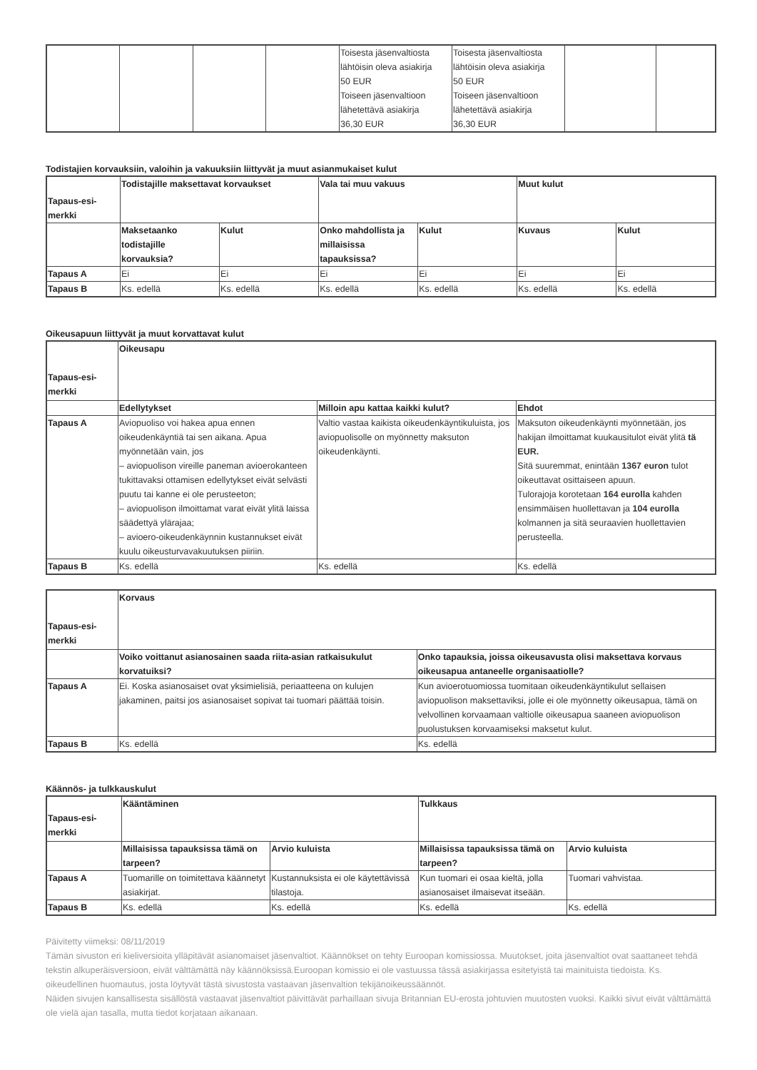| | | | | Toisesta jäsenvaltiosta lähtöisin oleva asiakirja 50 EUR Toiseen jäsenvaltioon lähetettävä asiakirja 36,30 EUR | Toisesta jäsenvaltiosta lähtöisin oleva asiakirja 50 EUR Toiseen jäsenvaltioon lähetettävä asiakirja 36,30 EUR | | |
Todistajien korvauksiin, valoihin ja vakuuksiin liittyvät ja muut asianmukaiset kulut
| Tapaus-esi-merkki | Todistajille maksettavat korvaukset | | Vala tai muu vakuus | | Muut kulut | |
| --- | --- | --- | --- | --- | --- | --- |
| | Maksetaanko todistajille korvauksia? | Kulut | Onko mahdollista ja millaisissa tapauksissa? | Kulut | Kuvaus | Kulut |
| Tapaus A | Ei | Ei | Ei | Ei | Ei | Ei |
| Tapaus B | Ks. edellä | Ks. edellä | Ks. edellä | Ks. edellä | Ks. edellä | Ks. edellä |
Oikeusapuun liittyvät ja muut korvattavat kulut
| Tapaus-esi-merkki | Oikeusapu | | |
| --- | --- | --- | --- |
| | Edellytykset | Milloin apu kattaa kaikki kulut? | Ehdot |
| Tapaus A | Aviopuoliso voi hakea apua ennen oikeudenkäyntiä tai sen aikana. Apua myönnetään vain, jos – aviopuolison vireille paneman avioerokanteen tukittavaksi ottamisen edellytykset eivät selvästi puutu tai kanne ei ole perusteeton; – aviopuolison ilmoittamat varat eivät ylitä laissa säädettyä ylärajaa; – avioero-oikeudenkäynnin kustannukset eivät kuulu oikeusturvavakuutuksen piiriin. | Valtio vastaa kaikista oikeudenkäyntikuluista, jos aviopuolisolle on myönnetty maksuton oikeudenkäynti. | Maksuton oikeudenkäynti myönnetään, jos hakijan ilmoittamat kuukausitulot eivät ylitä tä EUR. Sitä suuremmat, enintään 1367 euron tulot oikeuttavat osittaiseen apuun. Tulorajoja korotetaan 164 eurolla kahden ensimmäisen huollettavan ja 104 eurolla kolmannen ja sitä seuraavien huollettavien perusteella. |
| Tapaus B | Ks. edellä | Ks. edellä | Ks. edellä |
| Tapaus-esi-merkki | Korvaus | |
| --- | --- | --- |
| | Voiko voittanut asianosainen saada riita-asian ratkaisukulut korvatuiksi? | Onko tapauksia, joissa oikeusavusta olisi maksettava korvaus oikeusapua antaneelle organisaatiolle? |
| Tapaus A | Ei. Koska asianosaiset ovat yksimielisiä, periaatteena on kulujen jakaminen, paitsi jos asianosaiset sopivat tai tuomari päättää toisin. | Kun avioerotuomiossa tuomitaan oikeudenkäyntikulut sellaisen aviopuolison maksettaviksi, jolle ei ole myönnetty oikeusapua, tämä on velvollinen korvaamaan valtiolle oikeusapua saaneen aviopuolison puolustuksen korvaamiseksi maksetut kulut. |
| Tapaus B | Ks. edellä | Ks. edellä |
Käännös- ja tulkkauskulut
| Tapaus-esi-merkki | Kääntäminen | | Tulkkaus | |
| --- | --- | --- | --- | --- |
| | Millaisissa tapauksissa tämä on tarpeen? | Arvio kuluista | Millaisissa tapauksissa tämä on tarpeen? | Arvio kuluista |
| Tapaus A | Tuomarille on toimitettava käännetyt asiakirjat. | Kustannuksista ei ole käytettävissä tilastoja. | Kun tuomari ei osaa kieltä, jolla asianosaiset ilmaisevat itseään. | Tuomari vahvistaa. |
| Tapaus B | Ks. edellä | Ks. edellä | Ks. edellä | Ks. edellä |
Päivitetty viimeksi: 08/11/2019
Tämän sivuston eri kieliversioita ylläpitävät asianomaiset jäsenvaltiot. Käännökset on tehty Euroopan komissiossa. Muutokset, joita jäsenvaltiot ovat saattaneet tehdä tekstin alkuperäisversioon, eivät välttämättä näy käännöksissä.Euroopan komissio ei ole vastuussa tässä asiakirjassa esitetyistä tai mainituista tiedoista. Ks. oikeudellinen huomautus, josta löytyvät tästä sivustosta vastaavan jäsenvaltion tekijänoikeussäännöt.
Näiden sivujen kansallisesta sisällöstä vastaavat jäsenvaltiot päivittävät parhaillaan sivuja Britannian EU-erosta johtuvien muutosten vuoksi. Kaikki sivut eivät välttämättä ole vielä ajan tasalla, mutta tiedot korjataan aikanaan.